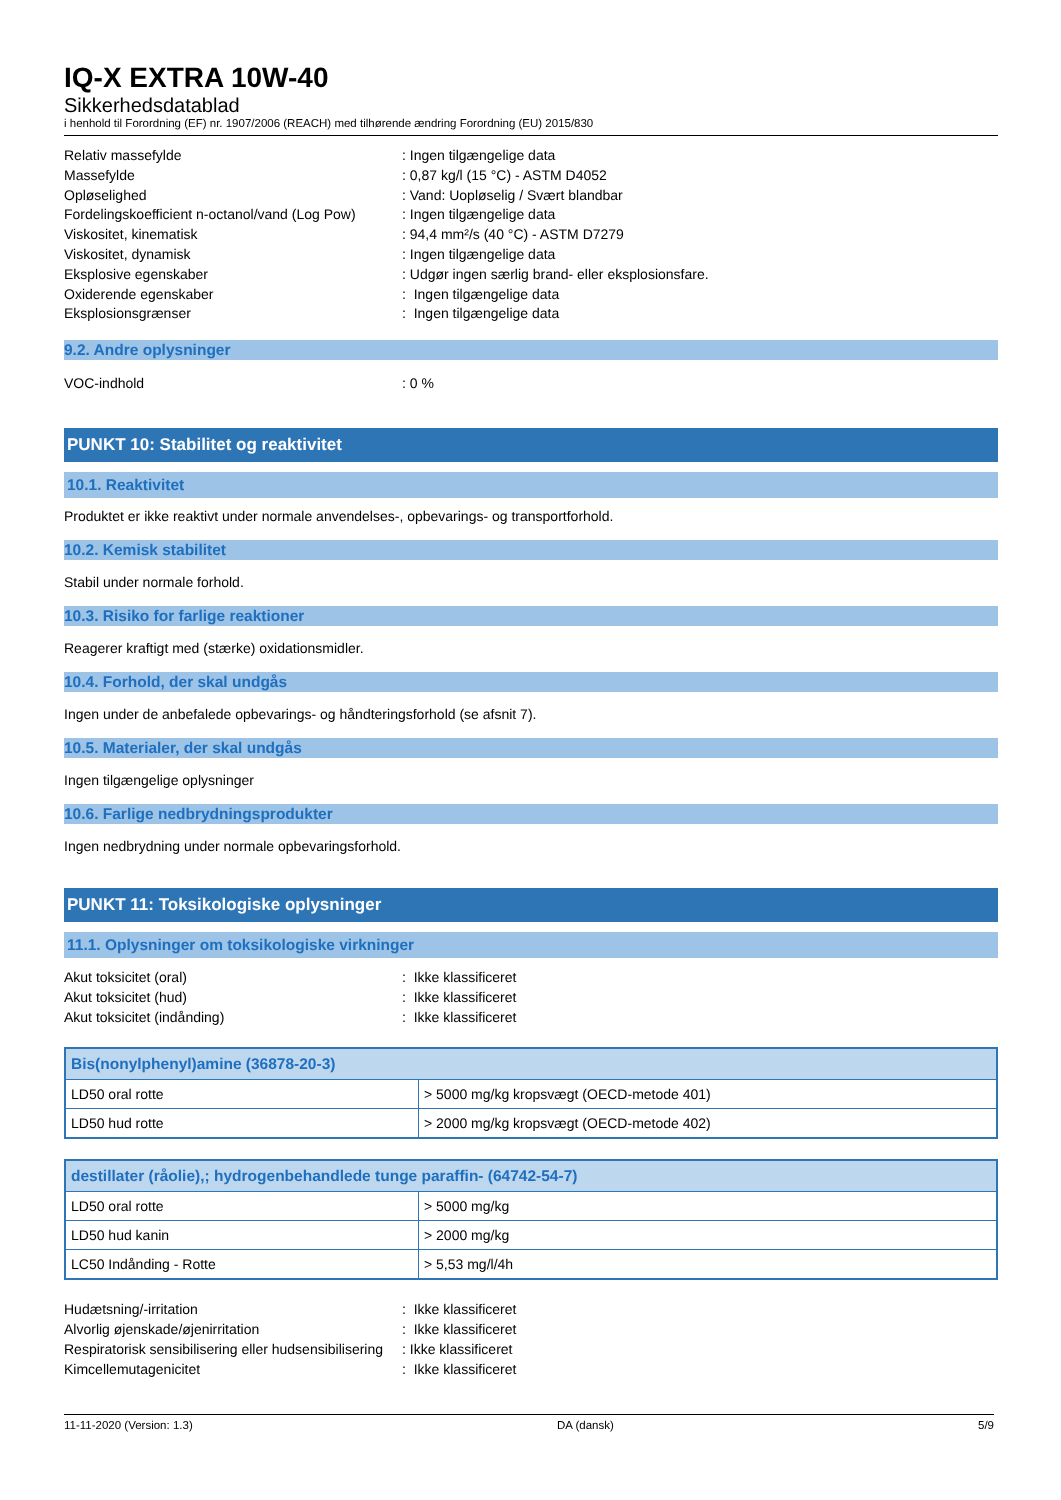IQ-X EXTRA 10W-40
Sikkerhedsdatablad
i henhold til Forordning (EF) nr. 1907/2006 (REACH) med tilhørende ændring Forordning (EU) 2015/830
Relativ massefylde : Ingen tilgængelige data
Massefylde : 0,87 kg/l (15 °C) - ASTM D4052
Opløselighed : Vand: Uopløselig / Svært blandbar
Fordelingskoefficient n-octanol/vand (Log Pow)
: Ingen tilgængelige data
Viskositet, kinematisk : 94,4 mm²/s (40 °C) - ASTM D7279
Viskositet, dynamisk : Ingen tilgængelige data
Eksplosive egenskaber : Udgør ingen særlig brand- eller eksplosionsfare.
Oxiderende egenskaber : Ingen tilgængelige data
Eksplosionsgrænser : Ingen tilgængelige data
9.2. Andre oplysninger
VOC-indhold : 0 %
PUNKT 10: Stabilitet og reaktivitet
10.1. Reaktivitet
Produktet er ikke reaktivt under normale anvendelses-, opbevarings- og transportforhold.
10.2. Kemisk stabilitet
Stabil under normale forhold.
10.3. Risiko for farlige reaktioner
Reagerer kraftigt med (stærke) oxidationsmidler.
10.4. Forhold, der skal undgås
Ingen under de anbefalede opbevarings- og håndteringsforhold (se afsnit 7).
10.5. Materialer, der skal undgås
Ingen tilgængelige oplysninger
10.6. Farlige nedbrydningsprodukter
Ingen nedbrydning under normale opbevaringsforhold.
PUNKT 11: Toksikologiske oplysninger
11.1. Oplysninger om toksikologiske virkninger
Akut toksicitet (oral) : Ikke klassificeret
Akut toksicitet (hud) : Ikke klassificeret
Akut toksicitet (indånding) : Ikke klassificeret
| Bis(nonylphenyl)amine (36878-20-3) | |
| --- | --- |
| LD50 oral rotte | > 5000 mg/kg kropsvægt (OECD-metode 401) |
| LD50 hud rotte | > 2000 mg/kg kropsvægt (OECD-metode 402) |
| destillater (råolie),; hydrogenbehandlede tunge paraffin- (64742-54-7) | |
| --- | --- |
| LD50 oral rotte | > 5000 mg/kg |
| LD50 hud kanin | > 2000 mg/kg |
| LC50 Indånding - Rotte | > 5,53 mg/l/4h |
Hudætsning/-irritation : Ikke klassificeret
Alvorlig øjenskade/øjenirritation : Ikke klassificeret
Respiratorisk sensibilisering eller hudsensibilisering
: Ikke klassificeret
Kimcellemutagenicitet : Ikke klassificeret
11-11-2020 (Version: 1.3) DA (dansk) 5/9